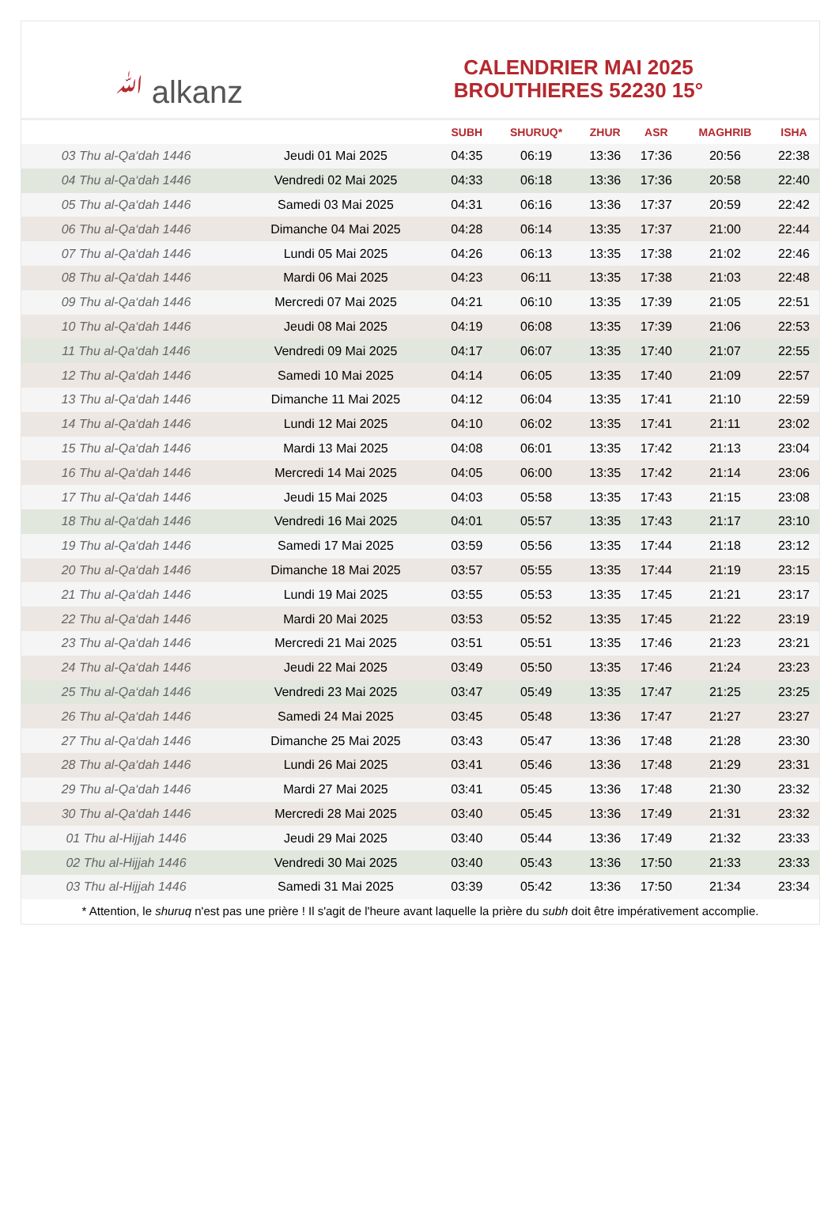ﷲ alkanz
CALENDRIER MAI 2025
BROUTHIERES 52230 15°
| | | SUBH | SHURUQ* | ZHUR | ASR | MAGHRIB | ISHA |
| --- | --- | --- | --- | --- | --- | --- | --- |
| 03 Thu al-Qa‘dah 1446 | Jeudi 01 Mai 2025 | 04:35 | 06:19 | 13:36 | 17:36 | 20:56 | 22:38 |
| 04 Thu al-Qa‘dah 1446 | Vendredi 02 Mai 2025 | 04:33 | 06:18 | 13:36 | 17:36 | 20:58 | 22:40 |
| 05 Thu al-Qa‘dah 1446 | Samedi 03 Mai 2025 | 04:31 | 06:16 | 13:36 | 17:37 | 20:59 | 22:42 |
| 06 Thu al-Qa‘dah 1446 | Dimanche 04 Mai 2025 | 04:28 | 06:14 | 13:35 | 17:37 | 21:00 | 22:44 |
| 07 Thu al-Qa‘dah 1446 | Lundi 05 Mai 2025 | 04:26 | 06:13 | 13:35 | 17:38 | 21:02 | 22:46 |
| 08 Thu al-Qa‘dah 1446 | Mardi 06 Mai 2025 | 04:23 | 06:11 | 13:35 | 17:38 | 21:03 | 22:48 |
| 09 Thu al-Qa‘dah 1446 | Mercredi 07 Mai 2025 | 04:21 | 06:10 | 13:35 | 17:39 | 21:05 | 22:51 |
| 10 Thu al-Qa‘dah 1446 | Jeudi 08 Mai 2025 | 04:19 | 06:08 | 13:35 | 17:39 | 21:06 | 22:53 |
| 11 Thu al-Qa‘dah 1446 | Vendredi 09 Mai 2025 | 04:17 | 06:07 | 13:35 | 17:40 | 21:07 | 22:55 |
| 12 Thu al-Qa‘dah 1446 | Samedi 10 Mai 2025 | 04:14 | 06:05 | 13:35 | 17:40 | 21:09 | 22:57 |
| 13 Thu al-Qa‘dah 1446 | Dimanche 11 Mai 2025 | 04:12 | 06:04 | 13:35 | 17:41 | 21:10 | 22:59 |
| 14 Thu al-Qa‘dah 1446 | Lundi 12 Mai 2025 | 04:10 | 06:02 | 13:35 | 17:41 | 21:11 | 23:02 |
| 15 Thu al-Qa‘dah 1446 | Mardi 13 Mai 2025 | 04:08 | 06:01 | 13:35 | 17:42 | 21:13 | 23:04 |
| 16 Thu al-Qa‘dah 1446 | Mercredi 14 Mai 2025 | 04:05 | 06:00 | 13:35 | 17:42 | 21:14 | 23:06 |
| 17 Thu al-Qa‘dah 1446 | Jeudi 15 Mai 2025 | 04:03 | 05:58 | 13:35 | 17:43 | 21:15 | 23:08 |
| 18 Thu al-Qa‘dah 1446 | Vendredi 16 Mai 2025 | 04:01 | 05:57 | 13:35 | 17:43 | 21:17 | 23:10 |
| 19 Thu al-Qa‘dah 1446 | Samedi 17 Mai 2025 | 03:59 | 05:56 | 13:35 | 17:44 | 21:18 | 23:12 |
| 20 Thu al-Qa‘dah 1446 | Dimanche 18 Mai 2025 | 03:57 | 05:55 | 13:35 | 17:44 | 21:19 | 23:15 |
| 21 Thu al-Qa‘dah 1446 | Lundi 19 Mai 2025 | 03:55 | 05:53 | 13:35 | 17:45 | 21:21 | 23:17 |
| 22 Thu al-Qa‘dah 1446 | Mardi 20 Mai 2025 | 03:53 | 05:52 | 13:35 | 17:45 | 21:22 | 23:19 |
| 23 Thu al-Qa‘dah 1446 | Mercredi 21 Mai 2025 | 03:51 | 05:51 | 13:35 | 17:46 | 21:23 | 23:21 |
| 24 Thu al-Qa‘dah 1446 | Jeudi 22 Mai 2025 | 03:49 | 05:50 | 13:35 | 17:46 | 21:24 | 23:23 |
| 25 Thu al-Qa‘dah 1446 | Vendredi 23 Mai 2025 | 03:47 | 05:49 | 13:35 | 17:47 | 21:25 | 23:25 |
| 26 Thu al-Qa‘dah 1446 | Samedi 24 Mai 2025 | 03:45 | 05:48 | 13:36 | 17:47 | 21:27 | 23:27 |
| 27 Thu al-Qa‘dah 1446 | Dimanche 25 Mai 2025 | 03:43 | 05:47 | 13:36 | 17:48 | 21:28 | 23:30 |
| 28 Thu al-Qa‘dah 1446 | Lundi 26 Mai 2025 | 03:41 | 05:46 | 13:36 | 17:48 | 21:29 | 23:31 |
| 29 Thu al-Qa‘dah 1446 | Mardi 27 Mai 2025 | 03:41 | 05:45 | 13:36 | 17:48 | 21:30 | 23:32 |
| 30 Thu al-Qa‘dah 1446 | Mercredi 28 Mai 2025 | 03:40 | 05:45 | 13:36 | 17:49 | 21:31 | 23:32 |
| 01 Thu al-Hijjah 1446 | Jeudi 29 Mai 2025 | 03:40 | 05:44 | 13:36 | 17:49 | 21:32 | 23:33 |
| 02 Thu al-Hijjah 1446 | Vendredi 30 Mai 2025 | 03:40 | 05:43 | 13:36 | 17:50 | 21:33 | 23:33 |
| 03 Thu al-Hijjah 1446 | Samedi 31 Mai 2025 | 03:39 | 05:42 | 13:36 | 17:50 | 21:34 | 23:34 |
* Attention, le shuruq n'est pas une prière ! Il s'agit de l'heure avant laquelle la prière du subh doit être impérativement accomplie.